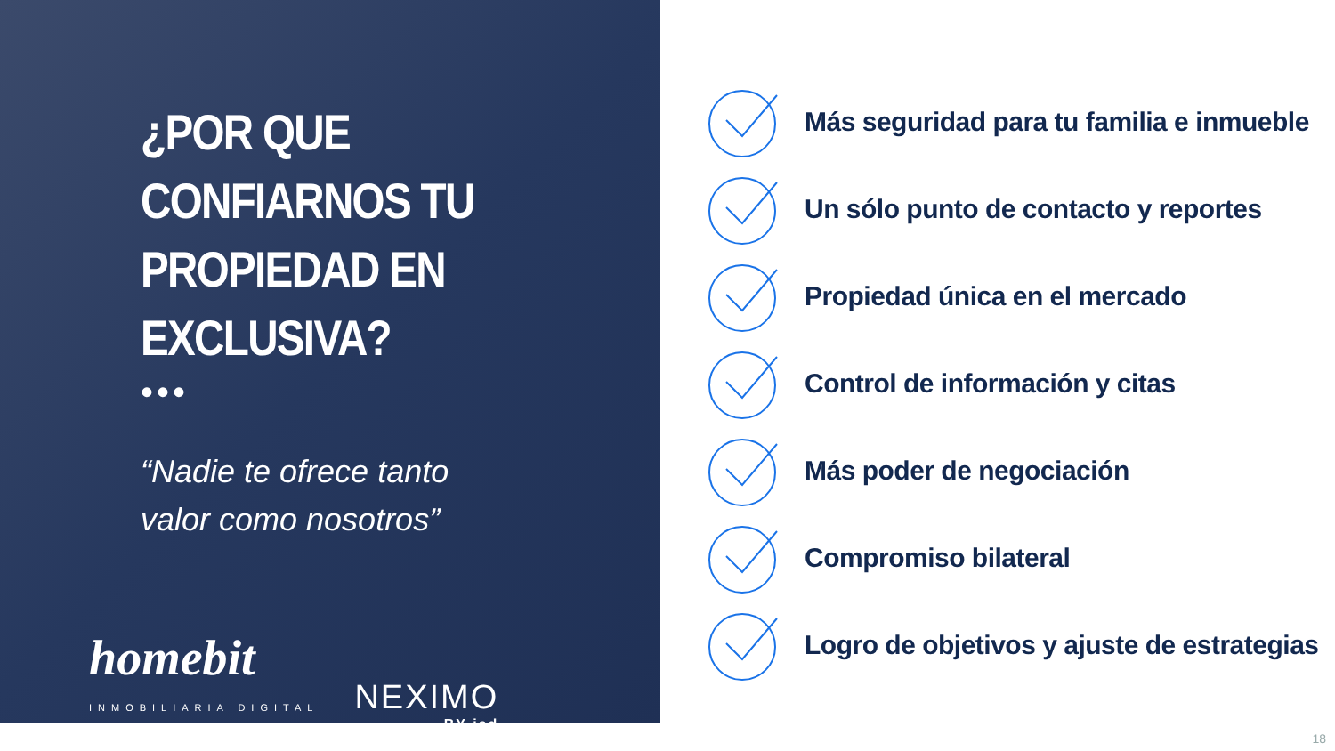¿POR QUE
CONFIARNOS TU
PROPIEDAD EN
EXCLUSIVA?
•••
“Nadie te ofrece tanto
valor como nosotros”
homebit
INMOBILIARIA DIGITAL
NEXIMO
BY iad
Más seguridad para tu familia e inmueble
Un sólo punto de contacto y reportes
Propiedad única en el mercado
Control de información y citas
Más poder de negociación
Compromiso bilateral
Logro de objetivos y ajuste de estrategias
18